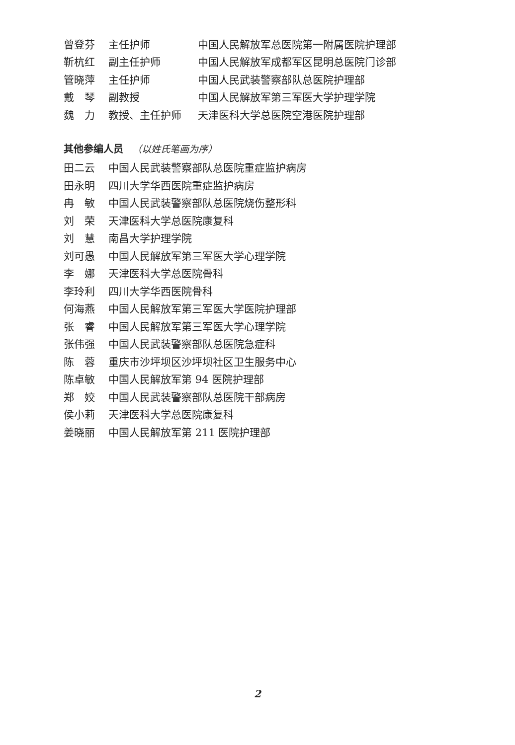曾登芬 主任护师
中国人民解放军总医院第一附属医院护理部
靳杭红 副主任护师
中国人民解放军成都军区昆明总医院门诊部
管晓萍 主任护师 中国人民武装警察部队总医院护理部
戴　琴 副教授 中国人民解放军第三军医大学护理学院
魏　力 教授、主任护师 天津医科大学总医院空港医院护理部
其他参编人员 （以姓氏笔画为序）
田二云
中国人民武装警察部队总医院重症监护病房
田永明 四川大学华西医院重症监护病房
冉　敏 中国人民武装警察部队总医院烧伤整形科
刘　荣 天津医科大学总医院康复科
刘　慧 南昌大学护理学院
刘可愚 中国人民解放军第三军医大学心理学院
李　娜 天津医科大学总医院骨科
李玲利 四川大学华西医院骨科
何海燕 中国人民解放军第三军医大学医院护理部
张　睿 中国人民解放军第三军医大学心理学院
张伟强 中国人民武装警察部队总医院急症科
陈　蓉 重庆市沙坪坝区沙坪坝社区卫生服务中心
陈卓敏 中国人民解放军第 94 医院护理部
郑　姣 中国人民武装警察部队总医院干部病房
侯小莉 天津医科大学总医院康复科
姜晓丽 中国人民解放军第 211 医院护理部
2